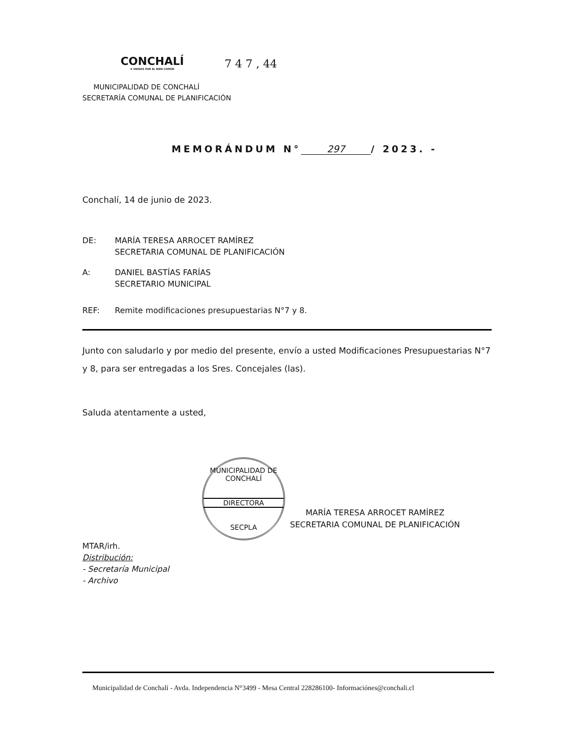7 4 7 , 44
CONCHALÍ
# UNIDOS POR EL BIEN COMÚN
MUNICIPALIDAD DE CONCHALÍ
SECRETARÍA COMUNAL DE PLANIFICACIÓN
MEMORÁNDUM N° 297 / 2023. -
Conchalí, 14 de junio de 2023.
DE: MARÍA TERESA ARROCET RAMÍREZ
SECRETARIA COMUNAL DE PLANIFICACIÓN
A: DANIEL BASTÍAS FARÍAS
SECRETARIO MUNICIPAL
REF: Remite modificaciones presupuestarias N°7 y 8.
Junto con saludarlo y por medio del presente, envío a usted Modificaciones Presupuestarias N°7 y 8, para ser entregadas a los Sres. Concejales (las).
Saluda atentamente a usted,
MUNICIPALIDAD DE CONCHALÍ
DIRECTORA
SECPLA
MARÍA TERESA ARROCET RAMÍREZ
SECRETARIA COMUNAL DE PLANIFICACIÓN
MTAR/irh.
Distribución:
- Secretaría Municipal
- Archivo
Municipalidad de Conchalí - Avda. Independencia N°3499 - Mesa Central 228286100- Informaciónes@conchali.cl